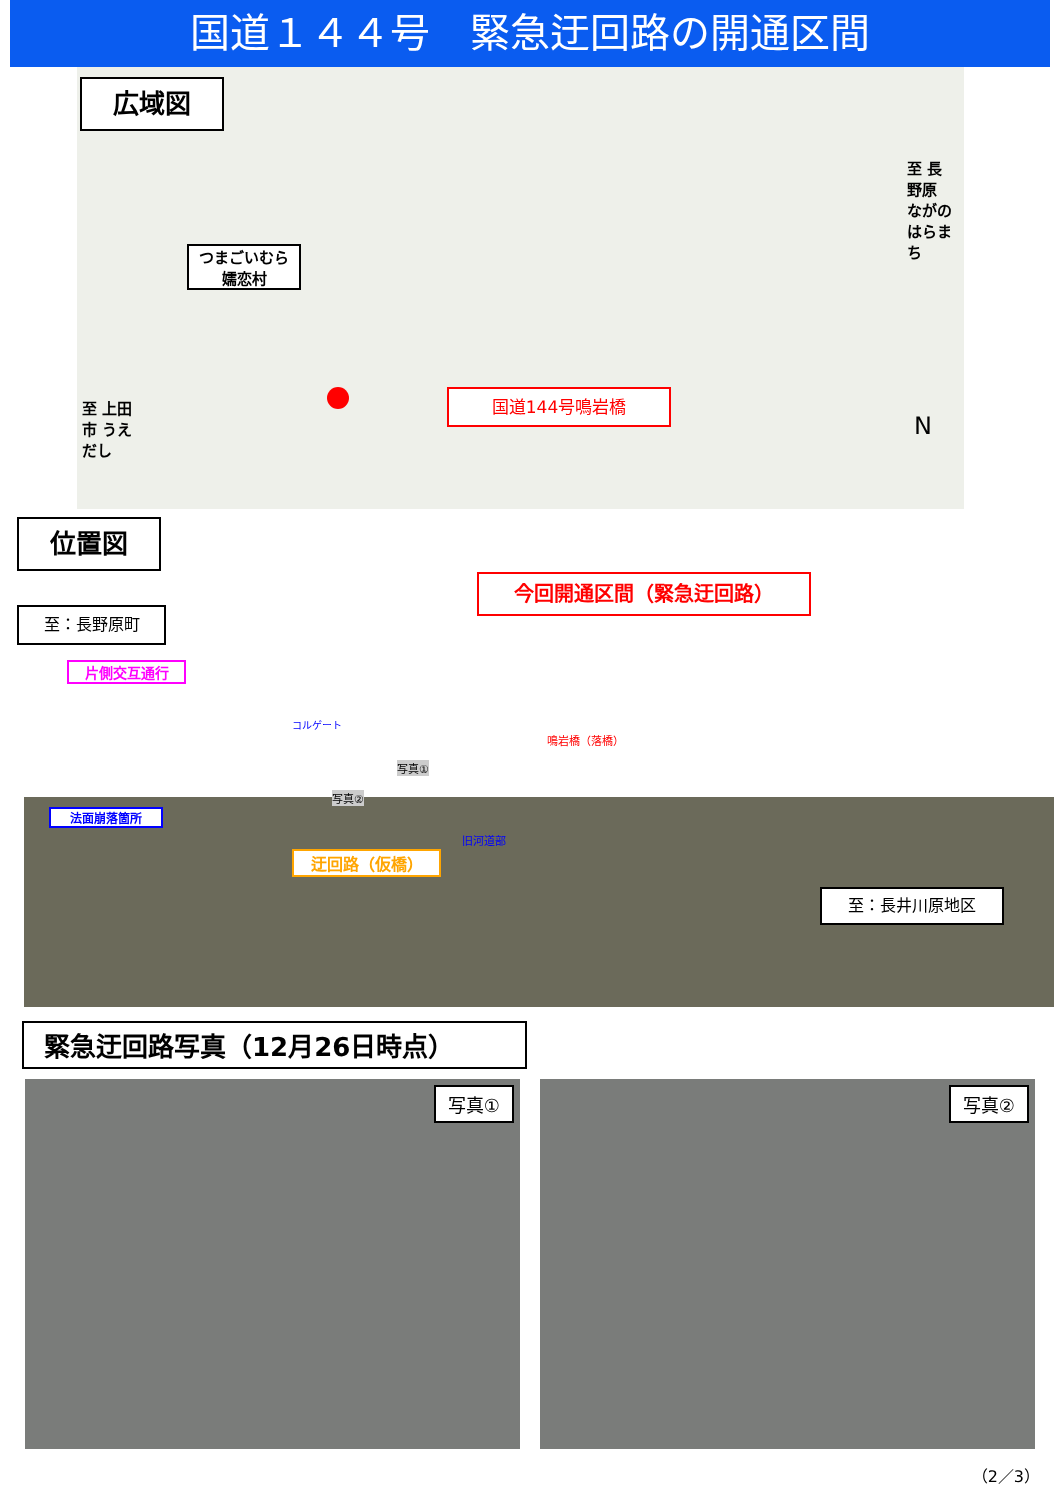国道１４４号　緊急迂回路の開通区間
広域図
つまごいむら
嬬恋村
国道144号鳴岩橋
至 上田市 うえだし
至 長野原 ながのはらまち
N
位置図
今回開通区間（緊急迂回路）
至：長野原町
片側交互通行
法面崩落箇所
コルゲート
写真①
写真②
旧河道部
鳴岩橋（落橋）
迂回路（仮橋）
至：長井川原地区
緊急迂回路写真（12月26日時点）
写真①
写真②
（2／3）